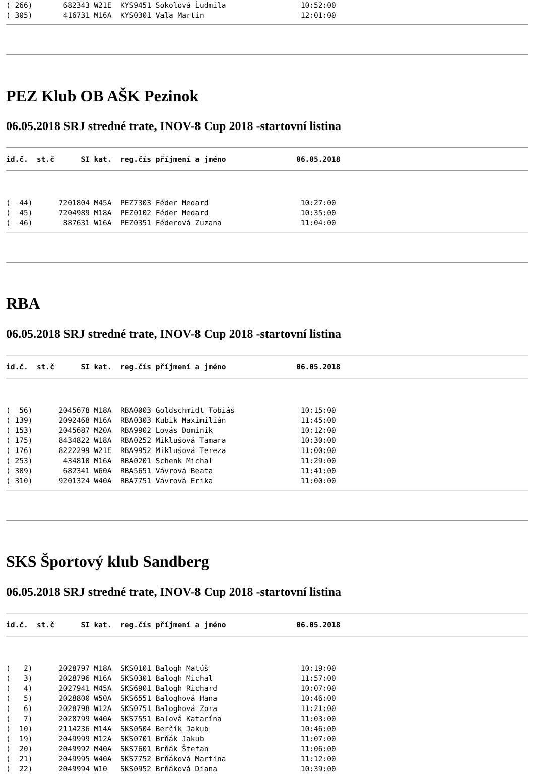( 266)       682343 W21E  KYS9451 Sokolová Ĺudmila                 10:52:00
( 305)       416731 M16A  KYS0301 Vaľa Martin                      12:01:00
PEZ Klub OB AŠK Pezinok
06.05.2018 SRJ stredné trate, INOV-8 Cup 2018 -startovní listina
id.č.  st.č      SI kat.  reg.čís příjmení a jméno                06.05.2018
(  44)      7201804 M45A  PEZ7303 Féder Medard                     10:27:00
(  45)      7204989 M18A  PEZ0102 Féder Medard                     10:35:00
(  46)       887631 W16A  PEZ0351 Féderová Zuzana                  11:04:00
RBA
06.05.2018 SRJ stredné trate, INOV-8 Cup 2018 -startovní listina
id.č.  st.č      SI kat.  reg.čís příjmení a jméno                06.05.2018
(  56)      2045678 M18A  RBA0003 Goldschmidt Tobiáš               10:15:00
( 139)      2092468 M16A  RBA0303 Kubik Maximilián                 11:45:00
( 153)      2045687 M20A  RBA9902 Lovás Dominik                    10:12:00
( 175)      8434822 W18A  RBA0252 Miklušová Tamara                 10:30:00
( 176)      8222299 W21E  RBA9952 Miklušová Tereza                 11:00:00
( 253)       434810 M16A  RBA0201 Schenk Michal                    11:29:00
( 309)       682341 W60A  RBA5651 Vávrová Beata                    11:41:00
( 310)      9201324 W40A  RBA7751 Vávrová Erika                    11:00:00
SKS Športový klub Sandberg
06.05.2018 SRJ stredné trate, INOV-8 Cup 2018 -startovní listina
id.č.  st.č      SI kat.  reg.čís příjmení a jméno                06.05.2018
(   2)      2028797 M18A  SKS0101 Balogh Matúš                     10:19:00
(   3)      2028796 M16A  SKS0301 Balogh Michal                    11:57:00
(   4)      2027941 M45A  SKS6901 Balogh Richard                   10:07:00
(   5)      2028800 W50A  SKS6551 Baloghová Hana                   10:46:00
(   6)      2028798 W12A  SKS0751 Baloghová Zora                   11:21:00
(   7)      2028799 W40A  SKS7551 Baľová Katarína                  11:03:00
(  10)      2114236 M14A  SKS0504 Berčík Jakub                     10:46:00
(  19)      2049999 M12A  SKS0701 Brňák Jakub                      11:07:00
(  20)      2049992 M40A  SKS7601 Brňák Štefan                     11:06:00
(  21)      2049995 W40A  SKS7752 Brňáková Martina                 11:12:00
(  22)      2049994 W10   SKS0952 Brňáková Diana                   10:39:00